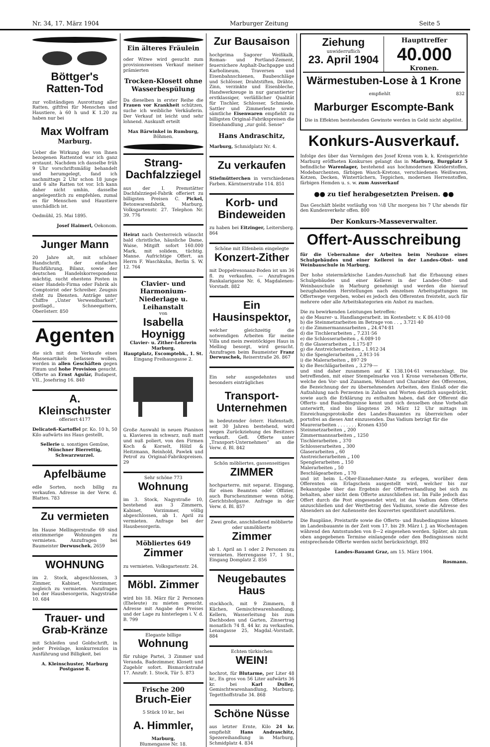Nr. 34, 17. März 1904 Marburger Zeitung Seite 5
Böttger's Ratten-Tod
zur vollständigen Ausrottung aller Ratten, giftfrei für Menschen und Haustiere, à 60 h und K 1.20 zu haben nur bei
Max Wolfram
Marburg.
Ueber die Wirkung des von Ihnen bezogenen Rattentod war ich ganz erstaunt. Nachdem ich dasselbe früh 9 Uhr vorschriftsmäßig behandelt und herumgelegt, fand ich nachmittags 2 Uhr schon 18 junge und 6 alte Ratten tot vor. Ich kann daher nicht umhin, dasselbe angelegentlich zu empfehlen, zumal es für Menschen und Haustiere unschädlich ist.
Oedmühl, 25. Mai 1895.
Josef Haimerl, Oekonom.
Junger Mann
20 Jahre alt, mit schöner Handschrift, der einfachen Buchführung, Bilanz, sowie der deutschen Handelskorrespondenz mächtig, sucht ehestens Posten in einer Handels-Firma oder Fabrik als Comptoirist oder Schreiber. Zeugnis steht zu Diensten. Anträge unter Chiffre „Unter Verwendbarkeit“, postlagd., Schneegattern, Oberösterr. 850
Agenten
die sich mit dem Verkaufe eines Massenartikels befassen wollen, werden in allen Geschäften gegen Fixum und hohe Provision gesucht. Offerte an Ernst Agulár, Budapest, VII., Josefsring 16. 840
A. Kleinschuster
offeriert 4177
Delicateß-Kartoffel pr. Ko. 10 h, 50 Kilo aufwärts ins Haus gestellt,
Sellerie u. sonstiges Gemüse, Münchner Bierrettig, Schwarzwurzel.
Apfelbäume
edle Sorten, noch billig zu verkaufen. Adresse in der Verw. d. Blattes. 783
Zu vermieten
Im Hause Mellingerstraße 69 sind einzimmerige Wohnungen zu vermieten. Anzufragen bei Baumeister Derwuschek. 2659
WOHNUNG
im 2. Stock, abgeschlossen, 3 Zimmer, Kabinet, Vorzimmer, sogleich zu vermieten. Anzufragen bei der Hausbesorgerin, Nagystraße 10. 684
Trauer- und Grab-Kränze
mit Schleifen und Goldschrift, in jeder Preislage, konkurrenzlos in Ausführung und Billigkeit, bei
A. Kleinschuster, Marburg
Postgasse 8.
Ein älteres Fräulein
oder Witwe wird gesucht zum provisionsweisen Verkauf meiner prämierten
Trocken-Klosett ohne Wasserbespülung
Da dieselben in erster Reihe die Frauen vor Krankheit schützen, suche ich weibliche Verkäuferin. Der Verkauf ist leicht und sehr lohnend. Auskunft erteilt
Max Bärwinkel in Rumburg, Böhmen.
Strang-Dachfalzziegel
aus der I. Premstätter Dachfalzziegel-Fabrik offeriert zu billigsten Preisen C. Pickel, Betonwarenfabrik, Marburg, Volksgartenstr. 27. Telephon Nr. 39. 776
Heirat nach Oesterreich wünscht bald christliche, häusliche Dame, Waise, Mitgift sofort 160.000 Mark, mit solidem, tüchtig. Manne. Aufrichtige Offert. an Herrn F. Waschkuhn, Berlin S. W. 12. 764
Clavier- und Harmonium-Niederlage u. Leihanstalt
von
Isabella Hoynigg
Clavier- u. Zither-Lehrerin
Marburg,
Hauptplatz, Escomptebk., 1. St.
Eingang Freihausgasse 2.
Große Auswahl in neuen Pianinos u. Klavieren in schwarz, nuß matt und nuß poliert, von den Firmen Koch & Korselt, Hölzl & Heitzmann, Reinhold, Pawlek und Petrof zu Original-Fabrikspreisen. 29
Sehr schöne 773
Wohnung
im 3. Stock, Nagystraße 10, bestehend aus 3 Zimmern, Kabinet, Vorzimmer, völlig abgeschlossen, ab 1. April zu vermieten. Anfrage bei der Hausbesorgerin.
Möbliertes 649
Zimmer
zu vermieten. Volksgartenstr. 24.
Möbl. Zimmer
wird bis 18. März für 2 Personen (Eheleute) zu mieten gesucht. Adresse mit Angabe des Preises und der Lage zu hinterlegen i. V. d. B. 799
Elegante billige
Wohnung
für ruhige Partei, 3 Zimmer und Veranda, Badezimmer, Klosett und Zugehör sofort. Bismarckstraße 17. Anzufr. 1. Stock, Tür 5. 873
Frische 200
Bruch-Eier
5 Stück 10 kr., bei
A. Himmler,
Marburg,
Blumengasse Nr. 18.
Zur Bausaison
hochprima Sagorer Weißkalk, Roman- und Portland-Zement, feuersichere Asphalt-Dachpappe und Karbolineum, Traversen und Eisenbahnschienen, Baubeschläge und Schlösser, Drahtstiften, Drähte, Zinn, verzinkte und Eisenbleche, Handwerkzeuge in nur garantierter erstklassiger, verläßlicher Qualität für Tischler, Schlosser, Schmiede, Sattler und Zimmerleute sowie sämtliche Eisenwaren empfiehlt zu billigsten Original-Fabrikspreisen die Eisenhandlung „zur gold. Sense“
Hans Andraschitz,
Marburg, Schmidplatz Nr. 4.
Zu verkaufen
Stiefmütterchen in verschiedenen Farben. Kärntnerstraße 114. 851
Korb- und Bindeweiden
zu haben bei Eitzinger, Leitersberg. 864
Schöne mit Elfenbein eingelegte
Konzert-Zither
mit Doppelresonanz-Boden ist um 36 fl. zu verkaufen. — Anzufragen Bankalarigasse Nr. 6, Magdalenen-Vorstadt. 882
Ein Hausinspektor,
welcher gleichzeitig die notwendigen Arbeiten für meine Villa und mein zweistöckiges Haus in Melling besorgt, wird gesucht. Anzufragen beim Baumeister Franz Derwuschek, Reiserstraße 26. 867
Ein sehr ausgedehntes und besonders einträgliches
Transport-Unternehmen
in bedeutender österr. Hafenstadt, seit 30 Jahren bestehend, wird wegen Zurückziehung des Besitzers verkauft. Gefl. Offerte unter „Transport-Unternehmen“ an die Verw. d. Bl. 842
Schön möbliertes, gassenseitiges
ZIMMER
hochparterre, mit separat. Eingang, für einen Beamten oder Offizier, auch Burschenzimmer wenn nötig. Gerichtshofgasse. Anfrage in der Verw. d. Bl. 857
Zwei große, anschließend möblierte oder unmöblierte
Zimmer
ab 1. April an 1 oder 2 Personen zu vermieten. Herrengasse 17, 1 St., Eingang Domplatz 2. 856
Neugebautes Haus
stockhoch, mit 9 Zimmern, 8 Küchen, Gemischtwarenhandlung, Kellern, Wasserleitung bis zum Dachboden und Garten, Zinsertrag monatlich 74 fl. 44 kr. zu verkaufen. Lenangasse 25, Magdal.-Vorstadt. 884
Echten türkischen
WEIN!
hochrot, für Blutarme, per Liter 48 kr., En gros von 56 Liter aufwärts 36 kr. bei Karl Duller, Gemischtwarenhandlung, Marburg, Tegetthoffstraße 34. 868
Schöne Nüsse
aus letzter Ernte, Kilo 24 kr. empfiehlt Hans Andraschitz, Spezereihandlung in Marburg, Schmidplatz 4. 834
Ziehung
unwiderruflich
23. April 1904
Haupttreffer
40.000
Kronen.
Wärmestuben-Lose à 1 Krone
empfiehlt 832
Marburger Escompte-Bank
Die in Effekten bestehenden Gewinste werden in Geld nicht abgelöst.
Konkurs-Ausverkauf.
Infolge des über das Vermögen des Josef Krenn vom k. k. Kreisgerichte Marburg eröffneten Konkurses gelangt das in Marburg, Burgplatz 5 befindliche Warenlager, bestehend aus hochmodernen Kleiderstoffen, Modebarchenten, färbigen Wasch-Kretons, verschiedenen Weißwaren, Kotzen, Decken, Wintertüchern, Teppichen, modernen Herrenstoffen, färbigen Hemden u. s. w. zum Ausverkauf
●● zu tief herabgesetzten Preisen. ●●
Das Geschäft bleibt vorläufig von ½8 Uhr morgens bis 7 Uhr abends für den Kundenverkehr offen. 800
Der Konkurs-Masseverwalter.
Offert-Ausschreibung
für die Uebernahme der Arbeiten beim Neubaue eines Schulgebäudes und einer Kellerei in der Landes-Obst- und Weinbauschule in Marburg.
Der hohe steiermärkische Landes-Ausschuß hat die Erbauung eines Schulgebäudes und einer Kellerei in der Landes-Obst- und Weinbauschule in Marburg genehmigt und werden die hierauf bezughabenden Herstellungen nach einzelnen Arbeitsgattungen im Offertwege vergeben, wobei es jedoch den Offerenten freisteht, auch für mehrere oder alle Arbeitskategorien ein Anbot zu machen.
Die zu bewirkenden Leistungen betreffen:
a) die Maurer- u. Handlangerarbeit. im Kostenbetr. v. K 86.410·08
b) die Steinmetzarbeiten im Betrage von . . „ 3.721·40
c) die Zimmermannsarbeiten „ 24.474·81
d) die Tischlerarbeiten „ 7.231·56
e) die Schlosserarbeiten „ 6.089·10
f) die Glaserarbeiten „ 1.175·87
g) die Anstreicherarbeiten „ 1.912·34
h) die Spenglerarbeiten „ 2.913·16
i) die Malerarbeiten „ 897·29
k) die Beschlägarbeiten „ 3.279·—
und sind daher zusammen auf K 138.104·61 veranschlagt. Die betreffenden, mit einer Stempelmarke von 1 Krone versehenen Offerte, welche den Vor- und Zunamen, Wohnort und Charakter des Offerenten, die Bezeichnung der zu übernehmenden Arbeiten, den Einlaß oder die Aufzahlung nach Perzenten in Zahlen und Worten deutlich ausgedrückt, sowie auch die Erklärung zu enthalten haben, daß der Offerent die Offerts- und Baubedingnisse kennt und sich denselben ohne Vorbehalt unterwirft, sind bis längstens 29. März 12 Uhr mittags im Einreichungsprotokolle des Landes-Bauamtes zu überreichen oder portofrei an dieses Amt einzusenden. Das Vadium beträgt für die
Maurerarbeiten . . . . . . . Kronen 4350
Steinmetzarbeiten „ 200
Zimmermannsarbeiten „ 1250
Tischlerarbeiten „ 370
Schlosserarbeiten „ 300
Glaserarbeiten „ 60
Anstreicherarbeiten „ 100
Spenglerarbeiten „ 150
Malerarbeiten „ 50
Beschlägearbeiten „ 170
und ist beim L.-Ober-Einnehmer-Amte zu erlegen, worüber dem Offerenten ein Erlagschein ausgestellt wird, welcher bis zur Bekanntgabe über das Ergebnis der Offertverhandlung bei sich zu behalten, aber nicht dem Offerte anzuschließen ist. Im Falle jedoch das Offert durch die Post eingesendet wird, ist das Vadium dem Offerte anzuschließen und der Wertbetrag des Vadiums, sowie die Adresse des Absenders an der Außenseite des Kouvertes spezifiziert anzuführen.
Die Baupläne, Preistarife sowie die Offerts- und Baubedingnisse können im Landesbauamte in der Zeit vom 17. bis 29. März l. J. an Wochentagen während den Amtsstunden von 8—2 eingesehen werden. Später, als zum oben angegebenen Termine einlangende oder den Bedingnissen nicht entsprechende Offerte werden nicht berücksichtigt. 892
Landes-Bauamt Graz, am 15. März 1904.
Rosmann.